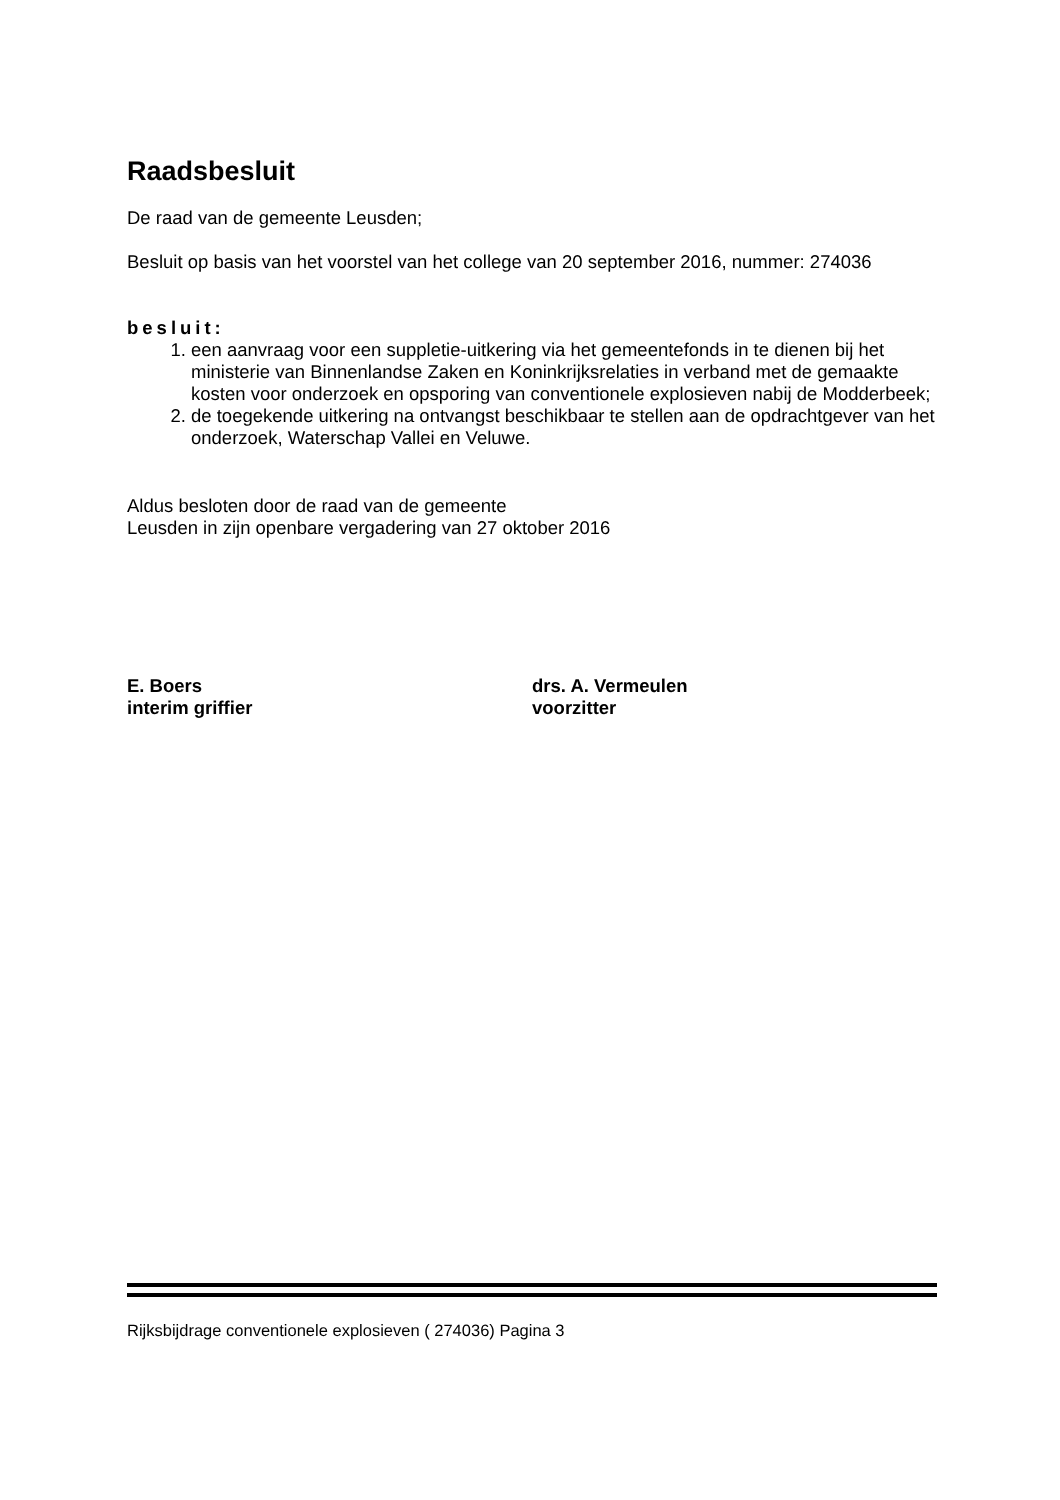Raadsbesluit
De raad van de gemeente Leusden;
Besluit op basis van het voorstel van het college van 20 september 2016, nummer: 274036
besluit:
1. een aanvraag voor een suppletie-uitkering via het gemeentefonds in te dienen bij het ministerie van Binnenlandse Zaken en Koninkrijksrelaties in verband met de gemaakte kosten voor onderzoek en opsporing van conventionele explosieven nabij de Modderbeek;
2. de toegekende uitkering na ontvangst beschikbaar te stellen aan de opdrachtgever van het onderzoek, Waterschap Vallei en Veluwe.
Aldus besloten door de raad van de gemeente
Leusden in zijn openbare vergadering van 27 oktober 2016
E. Boers
interim griffier
drs. A. Vermeulen
voorzitter
Rijksbijdrage conventionele explosieven ( 274036) Pagina 3